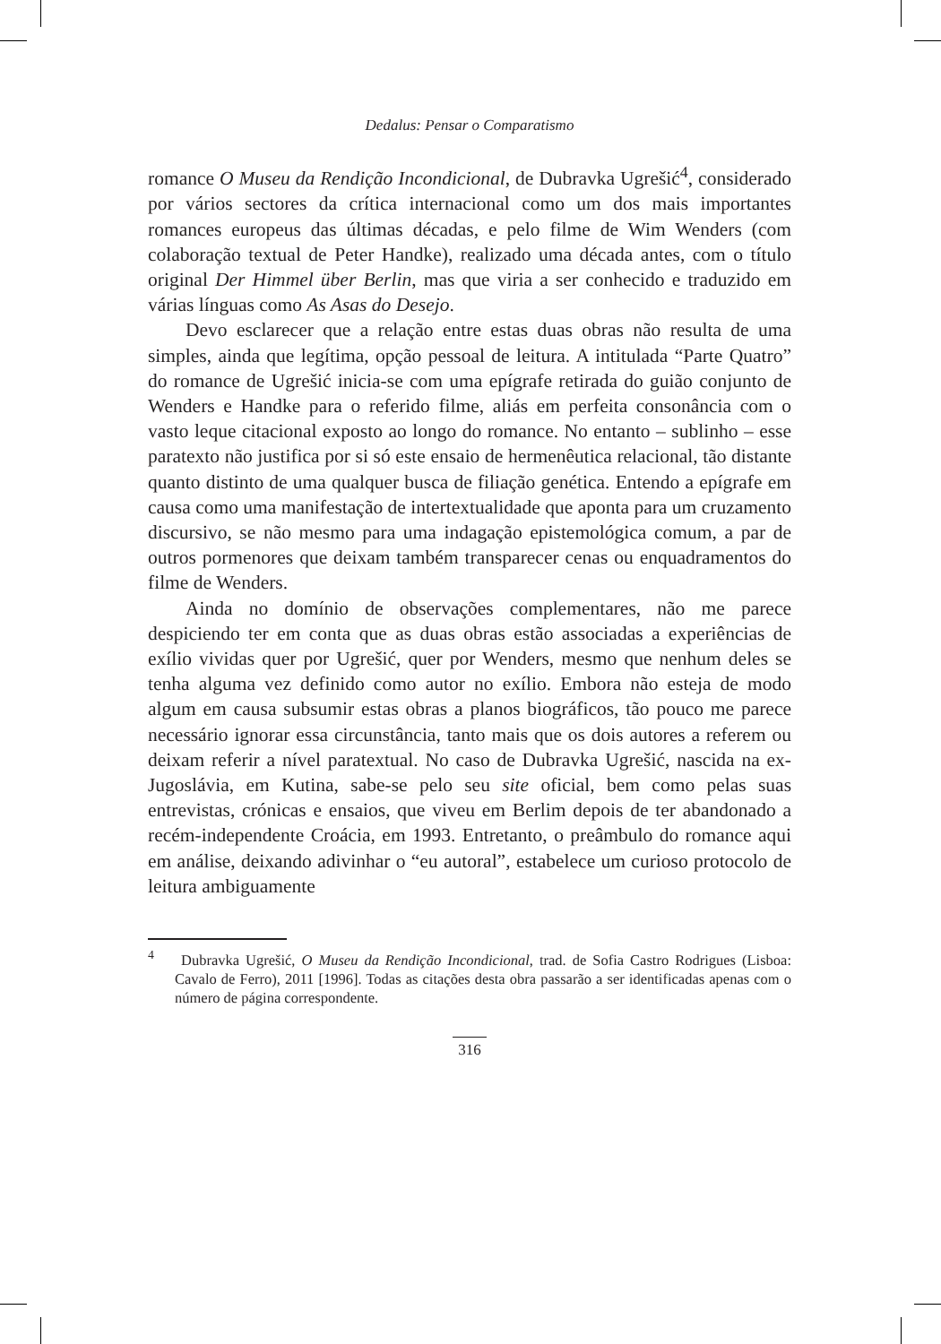Dedalus: Pensar o Comparatismo
romance O Museu da Rendição Incondicional, de Dubravka Ugrešić<sup>4</sup>, considerado por vários sectores da crítica internacional como um dos mais importantes romances europeus das últimas décadas, e pelo filme de Wim Wenders (com colaboração textual de Peter Handke), realizado uma década antes, com o título original Der Himmel über Berlin, mas que viria a ser conhecido e traduzido em várias línguas como As Asas do Desejo.
Devo esclarecer que a relação entre estas duas obras não resulta de uma simples, ainda que legítima, opção pessoal de leitura. A intitulada “Parte Quatro” do romance de Ugrešić inicia-se com uma epígrafe retirada do guião conjunto de Wenders e Handke para o referido filme, aliás em perfeita consonância com o vasto leque citacional exposto ao longo do romance. No entanto – sublinho – esse paratexto não justifica por si só este ensaio de hermenêutica relacional, tão distante quanto distinto de uma qualquer busca de filiação genética. Entendo a epígrafe em causa como uma manifestação de intertextualidade que aponta para um cruzamento discursivo, se não mesmo para uma indagação epistemológica comum, a par de outros pormenores que deixam também transparecer cenas ou enquadramentos do filme de Wenders.
Ainda no domínio de observações complementares, não me parece despiciendo ter em conta que as duas obras estão associadas a experiências de exílio vividas quer por Ugrešić, quer por Wenders, mesmo que nenhum deles se tenha alguma vez definido como autor no exílio. Embora não esteja de modo algum em causa subsumir estas obras a planos biográficos, tão pouco me parece necessário ignorar essa circunstância, tanto mais que os dois autores a referem ou deixam referir a nível paratextual. No caso de Dubravka Ugrešić, nascida na ex-Jugoslávia, em Kutina, sabe-se pelo seu site oficial, bem como pelas suas entrevistas, crónicas e ensaios, que viveu em Berlim depois de ter abandonado a recém-independente Croácia, em 1993. Entretanto, o preâmbulo do romance aqui em análise, deixando adivinhar o “eu autoral”, estabelece um curioso protocolo de leitura ambiguamente
<sup>4</sup> Dubravka Ugrešić, O Museu da Rendição Incondicional, trad. de Sofia Castro Rodrigues (Lisboa: Cavalo de Ferro), 2011 [1996]. Todas as citações desta obra passarão a ser identificadas apenas com o número de página correspondente.
316